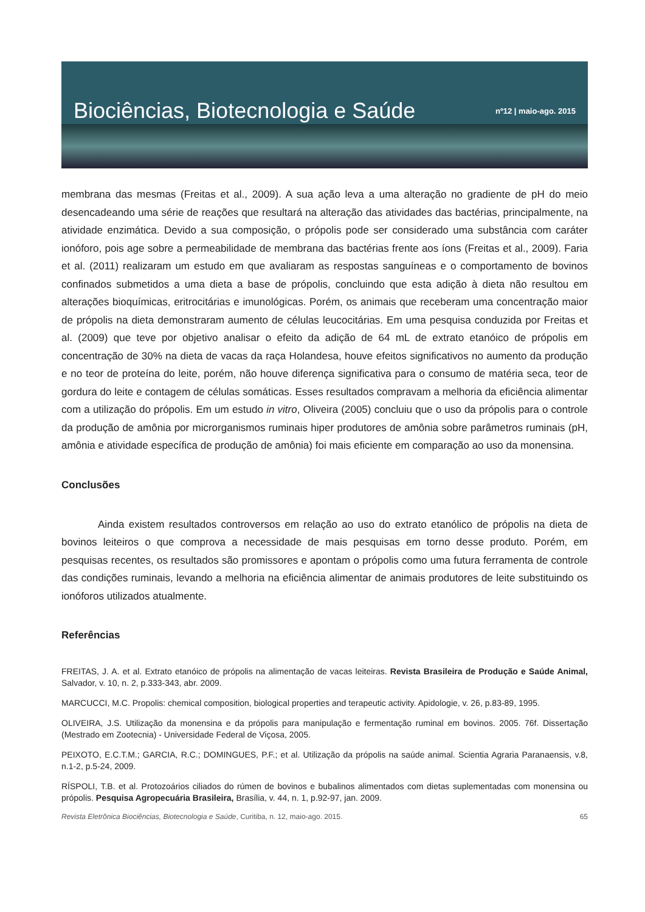Biociências, Biotecnologia e Saúde nº12 | maio-ago. 2015
membrana das mesmas (Freitas et al., 2009). A sua ação leva a uma alteração no gradiente de pH do meio desencadeando uma série de reações que resultará na alteração das atividades das bactérias, principalmente, na atividade enzimática. Devido a sua composição, o própolis pode ser considerado uma substância com caráter ionóforo, pois age sobre a permeabilidade de membrana das bactérias frente aos íons (Freitas et al., 2009). Faria et al. (2011) realizaram um estudo em que avaliaram as respostas sanguíneas e o comportamento de bovinos confinados submetidos a uma dieta a base de própolis, concluindo que esta adição à dieta não resultou em alterações bioquímicas, eritrocitárias e imunológicas. Porém, os animais que receberam uma concentração maior de própolis na dieta demonstraram aumento de células leucocitárias. Em uma pesquisa conduzida por Freitas et al. (2009) que teve por objetivo analisar o efeito da adição de 64 mL de extrato etanóico de própolis em concentração de 30% na dieta de vacas da raça Holandesa, houve efeitos significativos no aumento da produção e no teor de proteína do leite, porém, não houve diferença significativa para o consumo de matéria seca, teor de gordura do leite e contagem de células somáticas. Esses resultados compravam a melhoria da eficiência alimentar com a utilização do própolis. Em um estudo in vitro, Oliveira (2005) concluiu que o uso da própolis para o controle da produção de amônia por microrganismos ruminais hiper produtores de amônia sobre parâmetros ruminais (pH, amônia e atividade específica de produção de amônia) foi mais eficiente em comparação ao uso da monensina.
Conclusões
Ainda existem resultados controversos em relação ao uso do extrato etanólico de própolis na dieta de bovinos leiteiros o que comprova a necessidade de mais pesquisas em torno desse produto. Porém, em pesquisas recentes, os resultados são promissores e apontam o própolis como uma futura ferramenta de controle das condições ruminais, levando a melhoria na eficiência alimentar de animais produtores de leite substituindo os ionóforos utilizados atualmente.
Referências
FREITAS, J. A. et al. Extrato etanóico de própolis na alimentação de vacas leiteiras. Revista Brasileira de Produção e Saúde Animal, Salvador, v. 10, n. 2, p.333-343, abr. 2009.
MARCUCCI, M.C. Propolis: chemical composition, biological properties and terapeutic activity. Apidologie, v. 26, p.83-89, 1995.
OLIVEIRA, J.S. Utilização da monensina e da própolis para manipulação e fermentação ruminal em bovinos. 2005. 76f. Dissertação (Mestrado em Zootecnia) - Universidade Federal de Viçosa, 2005.
PEIXOTO, E.C.T.M.; GARCIA, R.C.; DOMINGUES, P.F.; et al. Utilização da própolis na saúde animal. Scientia Agraria Paranaensis, v.8, n.1-2, p.5-24, 2009.
RÍSPOLI, T.B. et al. Protozoários ciliados do rúmen de bovinos e bubalinos alimentados com dietas suplementadas com monensina ou própolis. Pesquisa Agropecuária Brasileira, Brasília, v. 44, n. 1, p.92-97, jan. 2009.
Revista Eletrônica Biociências, Biotecnologia e Saúde, Curitiba, n. 12, maio-ago. 2015. 65